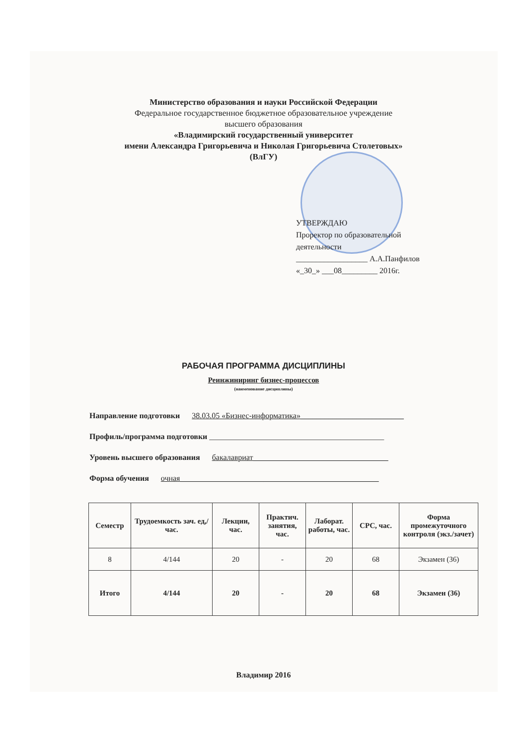Министерство образования и науки Российской Федерации
Федеральное государственное бюджетное образовательное учреждение
высшего образования
«Владимирский государственный университет
имени Александра Григорьевича и Николая Григорьевича Столетовых»
(ВлГУ)
УТВЕРЖДАЮ
Проректор по образовательной деятельности
__________________ А.А.Панфилов
«_30_» ___08_________ 2016г.
РАБОЧАЯ ПРОГРАММА ДИСЦИПЛИНЫ
Реинжиниринг бизнес-процессов
(наименование дисциплины)
Направление подготовки 38.03.05 «Бизнес-информатика»__________________________
Профиль/программа подготовки ____________________________________________
Уровень высшего образования бакалавриат__________________________________
Форма обучения очная__________________________________________________
| Семестр | Трудоемкость зач. ед,/ час. | Лекции, час. | Практич. занятия, час. | Лаборат. работы, час. | СРС, час. | Форма промежуточного контроля (экз./зачет) |
| --- | --- | --- | --- | --- | --- | --- |
| 8 | 4/144 | 20 | - | 20 | 68 | Экзамен (36) |
| Итого | 4/144 | 20 | - | 20 | 68 | Экзамен (36) |
Владимир 2016